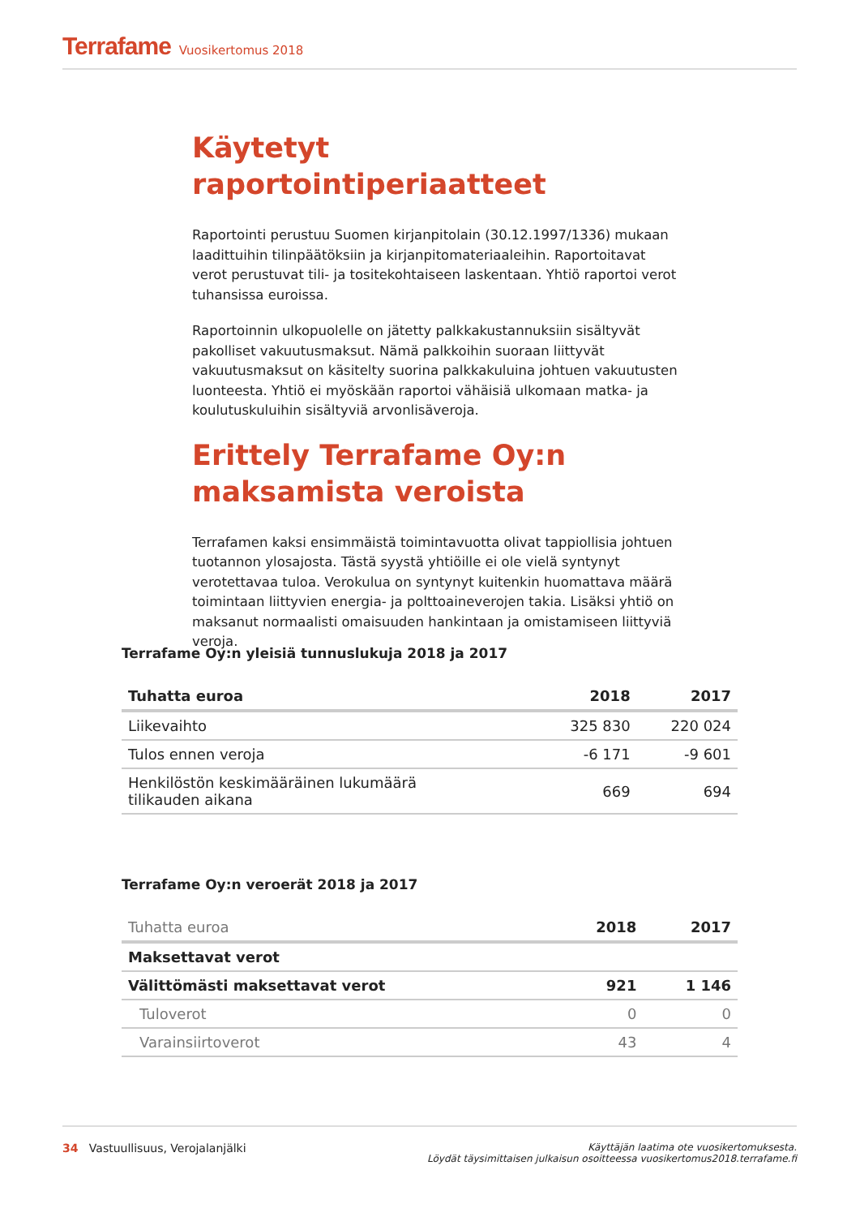Terrafame Vuosikertomus 2018
Käytetyt raportointiperiaatteet
Raportointi perustuu Suomen kirjanpitolain (30.12.1997/1336) mukaan laadittuihin tilinpäätöksiin ja kirjanpitomateriaaleihin. Raportoitavat verot perustuvat tili- ja tositekohtaiseen laskentaan. Yhtiö raportoi verot tuhansissa euroissa.
Raportoinnin ulkopuolelle on jätetty palkkakustannuksiin sisältyvät pakolliset vakuutusmaksut. Nämä palkkoihin suoraan liittyvät vakuutusmaksut on käsitelty suorina palkkakuluina johtuen vakuutusten luonteesta. Yhtiö ei myöskään raportoi vähäisiä ulkomaan matka- ja koulutuskuluihin sisältyviä arvonlisäveroja.
Erittely Terrafame Oy:n maksamista veroista
Terrafamen kaksi ensimmäistä toimintavuotta olivat tappiollisia johtuen tuotannon ylosajosta. Tästä syystä yhtiöille ei ole vielä syntynyt verotettavaa tuloa. Verokulua on syntynyt kuitenkin huomattava määrä toimintaan liittyvien energia- ja polttoaineverojen takia. Lisäksi yhtiö on maksanut normaalisti omaisuuden hankintaan ja omistamiseen liittyviä veroja.
Terrafame Oy:n yleisiä tunnuslukuja 2018 ja 2017
| Tuhatta euroa | 2018 | 2017 |
| --- | --- | --- |
| Liikevaihto | 325 830 | 220 024 |
| Tulos ennen veroja | -6 171 | -9 601 |
| Henkilöstön keskimääräinen lukumäärä tilikauden aikana | 669 | 694 |
Terrafame Oy:n veroerät 2018 ja 2017
| Tuhatta euroa | 2018 | 2017 |
| --- | --- | --- |
| Maksettavat verot | | |
| Välittömästi maksettavat verot | 921 | 1 146 |
| Tuloverot | 0 | 0 |
| Varainsiirtoverot | 43 | 4 |
34 Vastuullisuus, Verojalanjälki
Käyttäjän laatima ote vuosikertomuksesta.
Löydät täysimittaisen julkaisun osoitteessa vuosikertomus2018.terrafame.fi